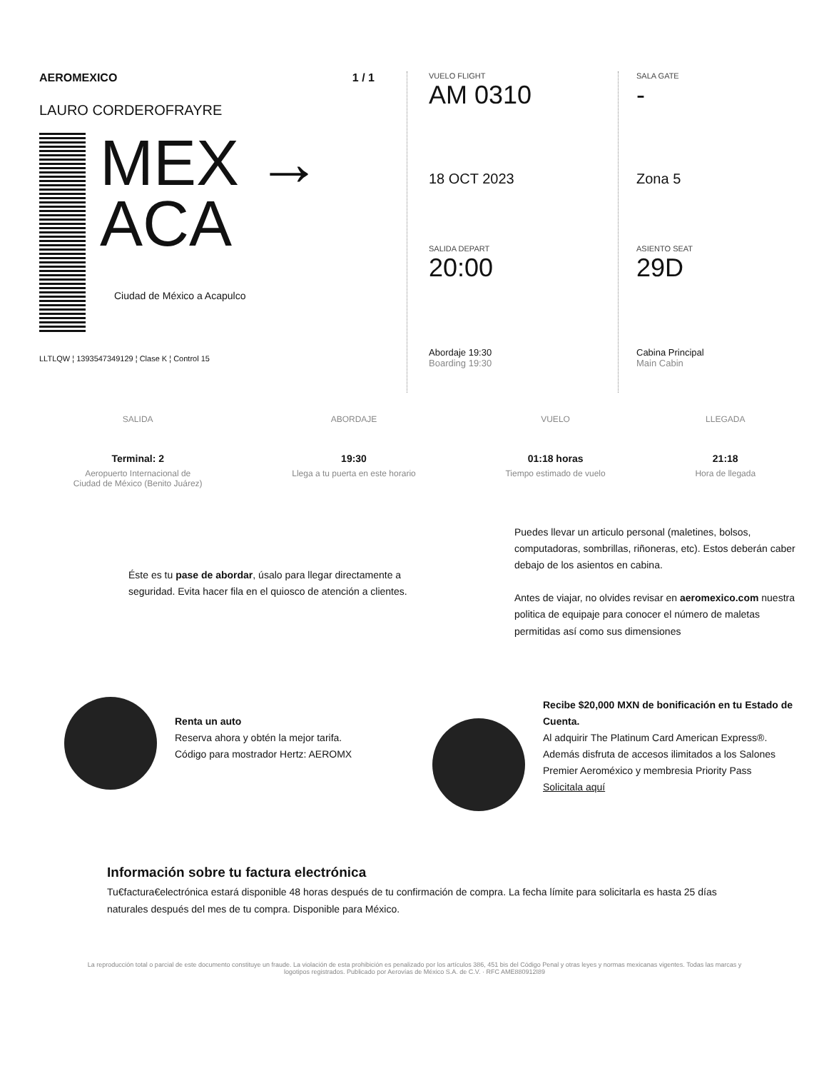AEROMEXICO 1 / 1
LAURO CORDEROFRAYRE
MEX →
ACA
Ciudad de México a Acapulco
LLTLQW ¦ 1393547349129 ¦ Clase K ¦ Control 15
VUELO FLIGHT
AM 0310
18 OCT 2023
SALIDA DEPART
20:00
Abordaje 19:30
Boarding 19:30
SALA GATE
-
Zona 5
ASIENTO SEAT
29D
Cabina Principal
Main Cabin
SALIDA
Terminal: 2
Aeropuerto Internacional de
Ciudad de México (Benito Juárez)
ABORDAJE
19:30
Llega a tu puerta en este horario
VUELO
01:18 horas
Tiempo estimado de vuelo
LLEGADA
21:18
Hora de llegada
Éste es tu pase de abordar, úsalo para llegar directamente a seguridad. Evita hacer fila en el quiosco de atención a clientes.
Puedes llevar un articulo personal (maletines, bolsos, computadoras, sombrillas, riñoneras, etc). Estos deberán caber debajo de los asientos en cabina.
Antes de viajar, no olvides revisar en aeromexico.com nuestra politica de equipaje para conocer el número de maletas permitidas así como sus dimensiones
Renta un auto
Reserva ahora y obtén la mejor tarifa.
Código para mostrador Hertz: AEROMX
Recibe $20,000 MXN de bonificación en tu Estado de Cuenta.
Al adquirir The Platinum Card American Express®. Además disfruta de accesos ilimitados a los Salones Premier Aeroméxico y membresia Priority Pass
Solicitala aquí
Información sobre tu factura electrónica
Tu€factura€electrónica estará disponible 48 horas después de tu confirmación de compra. La fecha límite para solicitarla es hasta 25 días naturales después del mes de tu compra. Disponible para México.
La reproducción total o parcial de este documento constituye un fraude. La violación de esta prohibición es penalizado por los artículos 386, 451 bis del Código Penal y otras leyes y normas mexicanas vigentes. Todas las marcas y logotipos registrados. Publicado por Aerovías de México S.A. de C.V. · RFC AME880912I89